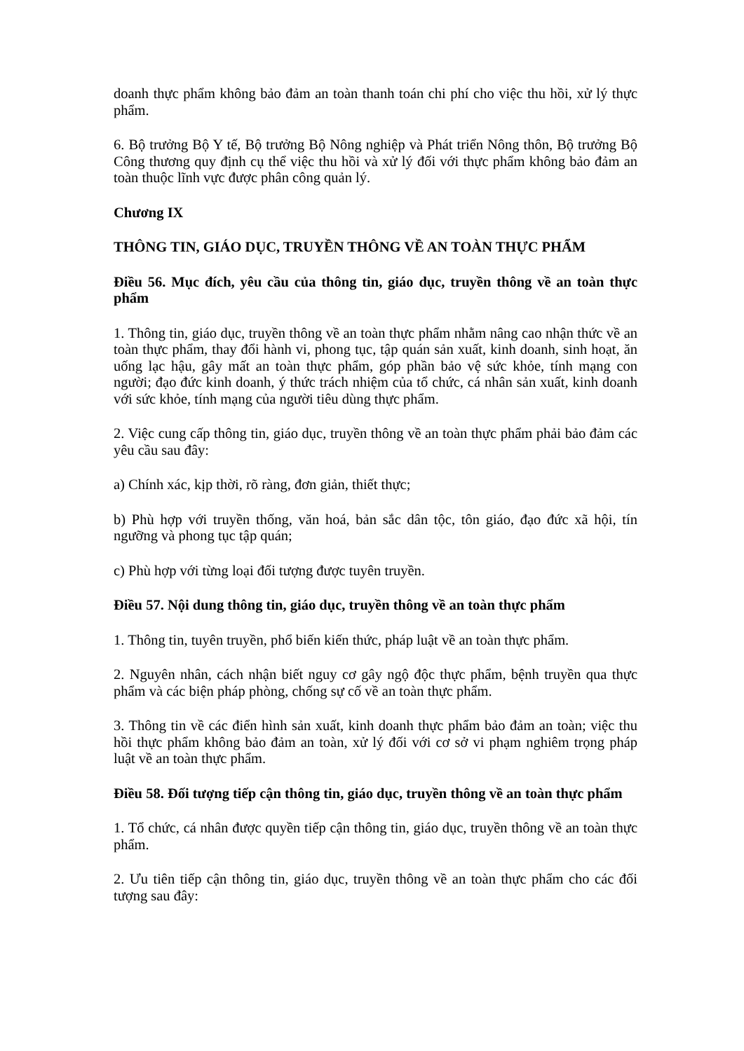doanh thực phẩm không bảo đảm an toàn thanh toán chi phí cho việc thu hồi, xử lý thực phẩm.
6. Bộ trưởng Bộ Y tế, Bộ trưởng Bộ Nông nghiệp và Phát triển Nông thôn, Bộ trưởng Bộ Công thương quy định cụ thể việc thu hồi và xử lý đối với thực phẩm không bảo đảm an toàn thuộc lĩnh vực được phân công quản lý.
Chương IX
THÔNG TIN, GIÁO DỤC, TRUYỀN THÔNG VỀ AN TOÀN THỰC PHẨM
Điều 56. Mục đích, yêu cầu của thông tin, giáo dục, truyền thông về an toàn thực phẩm
1. Thông tin, giáo dục, truyền thông về an toàn thực phẩm nhằm nâng cao nhận thức về an toàn thực phẩm, thay đổi hành vi, phong tục, tập quán sản xuất, kinh doanh, sinh hoạt, ăn uống lạc hậu, gây mất an toàn thực phẩm, góp phần bảo vệ sức khỏe, tính mạng con người; đạo đức kinh doanh, ý thức trách nhiệm của tổ chức, cá nhân sản xuất, kinh doanh với sức khỏe, tính mạng của người tiêu dùng thực phẩm.
2. Việc cung cấp thông tin, giáo dục, truyền thông về an toàn thực phẩm phải bảo đảm các yêu cầu sau đây:
a) Chính xác, kịp thời, rõ ràng, đơn giản, thiết thực;
b) Phù hợp với truyền thống, văn hoá, bản sắc dân tộc, tôn giáo, đạo đức xã hội, tín ngưỡng và phong tục tập quán;
c) Phù hợp với từng loại đối tượng được tuyên truyền.
Điều 57. Nội dung thông tin, giáo dục, truyền thông về an toàn thực phẩm
1. Thông tin, tuyên truyền, phổ biến kiến thức, pháp luật về an toàn thực phẩm.
2. Nguyên nhân, cách nhận biết nguy cơ gây ngộ độc thực phẩm, bệnh truyền qua thực phẩm và các biện pháp phòng, chống sự cố về an toàn thực phẩm.
3. Thông tin về các điển hình sản xuất, kinh doanh thực phẩm bảo đảm an toàn; việc thu hồi thực phẩm không bảo đảm an toàn, xử lý đối với cơ sở vi phạm nghiêm trọng pháp luật về an toàn thực phẩm.
Điều 58. Đối tượng tiếp cận thông tin, giáo dục, truyền thông về an toàn thực phẩm
1. Tổ chức, cá nhân được quyền tiếp cận thông tin, giáo dục, truyền thông về an toàn thực phẩm.
2. Ưu tiên tiếp cận thông tin, giáo dục, truyền thông về an toàn thực phẩm cho các đối tượng sau đây: